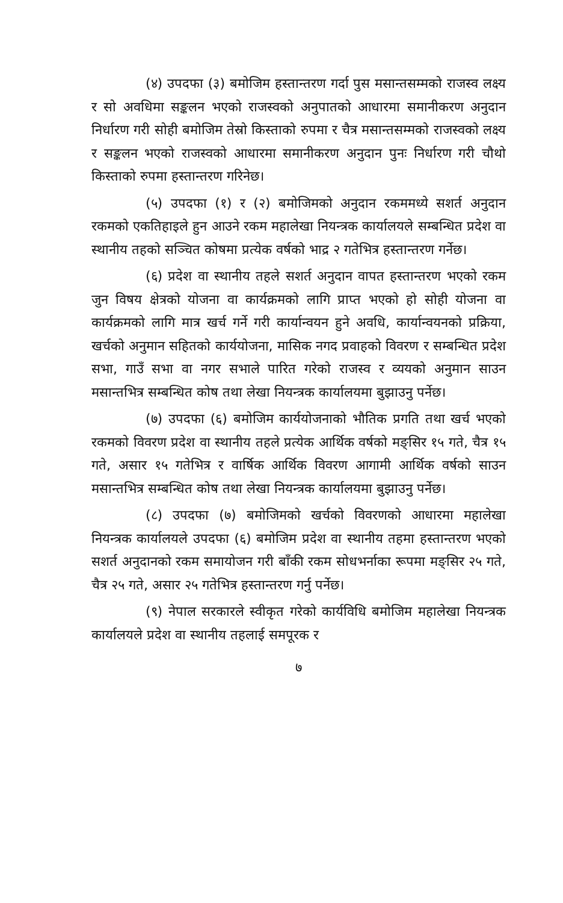(४) उपदफा (३) बमोजिम हस्तान्तरण गर्दा पुस मसान्तसम्मको राजस्व लक्ष्य र सो अवधिमा सङ्कलन भएको राजस्वको अनुपातको आधारमा समानीकरण अनुदान निर्धारण गरी सोही बमोजिम तेस्रो किस्ताको रुपमा र चैत्र मसान्तसम्मको राजस्वको लक्ष्य र सङ्कलन भएको राजस्वको आधारमा समानीकरण अनुदान पुनः निर्धारण गरी चौथो किस्ताको रुपमा हस्तान्तरण गरिनेछ।
(५) उपदफा (१) र (२) बमोजिमको अनुदान रकममध्ये सशर्त अनुदान रकमको एकतिहाइले हुन आउने रकम महालेखा नियन्त्रक कार्यालयले सम्बन्धित प्रदेश वा स्थानीय तहको सञ्चित कोषमा प्रत्येक वर्षको भाद्र २ गतेभित्र हस्तान्तरण गर्नेछ।
(६) प्रदेश वा स्थानीय तहले सशर्त अनुदान वापत हस्तान्तरण भएको रकम जुन विषय क्षेत्रको योजना वा कार्यक्रमको लागि प्राप्त भएको हो सोही योजना वा कार्यक्रमको लागि मात्र खर्च गर्ने गरी कार्यान्वयन हुने अवधि, कार्यान्वयनको प्रक्रिया, खर्चको अनुमान सहितको कार्ययोजना, मासिक नगद प्रवाहको विवरण र सम्बन्धित प्रदेश सभा, गाउँ सभा वा नगर सभाले पारित गरेको राजस्व र व्ययको अनुमान साउन मसान्तभित्र सम्बन्धित कोष तथा लेखा नियन्त्रक कार्यालयमा बुझाउनु पर्नेछ।
(७) उपदफा (६) बमोजिम कार्ययोजनाको भौतिक प्रगति तथा खर्च भएको रकमको विवरण प्रदेश वा स्थानीय तहले प्रत्येक आर्थिक वर्षको मङ्सिर १५ गते, चैत्र १५ गते, असार १५ गतेभित्र र वार्षिक आर्थिक विवरण आगामी आर्थिक वर्षको साउन मसान्तभित्र सम्बन्धित कोष तथा लेखा नियन्त्रक कार्यालयमा बुझाउनु पर्नेछ।
(८) उपदफा (७) बमोजिमको खर्चको विवरणको आधारमा महालेखा नियन्त्रक कार्यालयले उपदफा (६) बमोजिम प्रदेश वा स्थानीय तहमा हस्तान्तरण भएको सशर्त अनुदानको रकम समायोजन गरी बाँकी रकम सोधभर्नाका रूपमा मङ्सिर २५ गते, चैत्र २५ गते, असार २५ गतेभित्र हस्तान्तरण गर्नु पर्नेछ।
(९) नेपाल सरकारले स्वीकृत गरेको कार्यविधि बमोजिम महालेखा नियन्त्रक कार्यालयले प्रदेश वा स्थानीय तहलाई समपूरक र
७